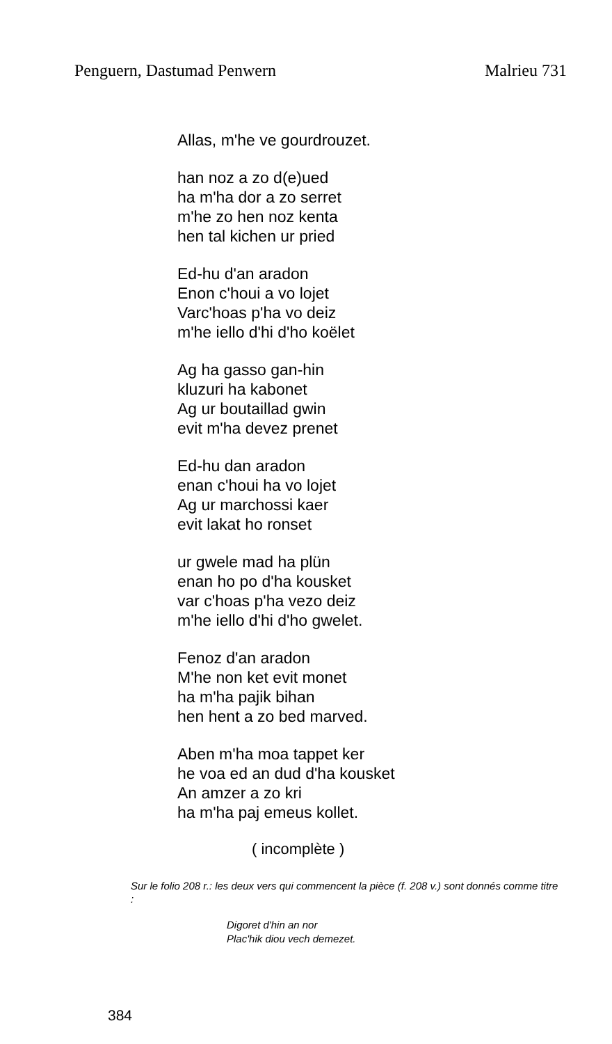Penguern, Dastumad Penwern Malrieu 731
Allas, m'he ve gourdrouzet.
han noz a zo d(e)ued
ha m'ha dor a zo serret
m'he zo hen noz kenta
hen tal kichen ur pried
Ed-hu d'an aradon
Enon c'houi a vo lojet
Varc'hoas p'ha vo deiz
m'he iello d'hi d'ho koëlet
Ag ha gasso gan-hin
kluzuri ha kabonet
Ag ur boutaillad gwin
evit m'ha devez prenet
Ed-hu dan aradon
enan c'houi ha vo lojet
Ag ur marchossi kaer
evit lakat ho ronset
ur gwele mad ha plün
enan ho po d'ha kousket
var c'hoas p'ha vezo deiz
m'he iello d'hi d'ho gwelet.
Fenoz d'an aradon
M'he non ket evit monet
ha m'ha pajik bihan
hen hent a zo bed marved.
Aben m'ha moa tappet ker
he voa ed an dud d'ha kousket
An amzer a zo kri
ha m'ha paj emeus kollet.
( incomplète )
Sur le folio 208 r.: les deux vers qui commencent la pièce (f. 208 v.) sont donnés comme titre :
Digoret d'hin an nor
Plac'hik diou vech demezet.
384